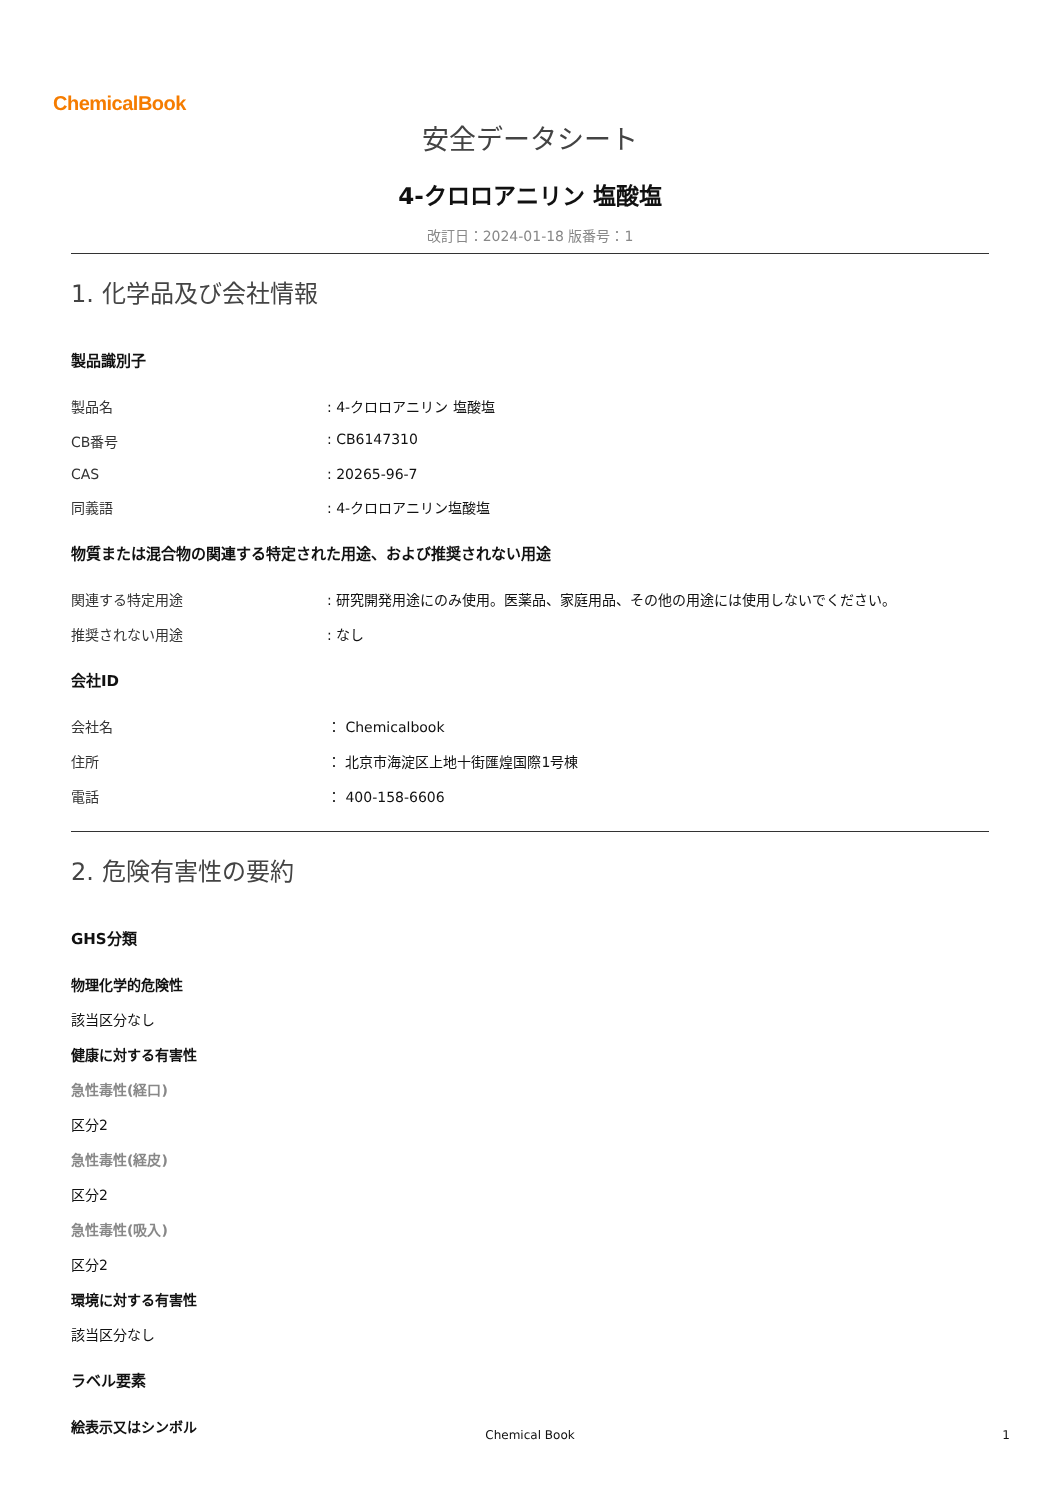ChemicalBook
安全データシート
4-クロロアニリン 塩酸塩
改訂日：2024-01-18 版番号：1
1. 化学品及び会社情報
製品識別子
製品名: 4-クロロアニリン 塩酸塩
CB番号: CB6147310
CAS: 20265-96-7
同義語: 4-クロロアニリン塩酸塩
物質または混合物の関連する特定された用途、および推奨されない用途
関連する特定用途: 研究開発用途にのみ使用。医薬品、家庭用品、その他の用途には使用しないでください。
推奨されない用途: なし
会社ID
会社名 ： Chemicalbook
住所 ： 北京市海淀区上地十街匯煌国際1号棟
電話 ： 400-158-6606
2. 危険有害性の要約
GHS分類
物理化学的危険性
該当区分なし
健康に対する有害性
急性毒性(経口)
区分2
急性毒性(経皮)
区分2
急性毒性(吸入)
区分2
環境に対する有害性
該当区分なし
ラベル要素
絵表示又はシンボル
Chemical Book 1